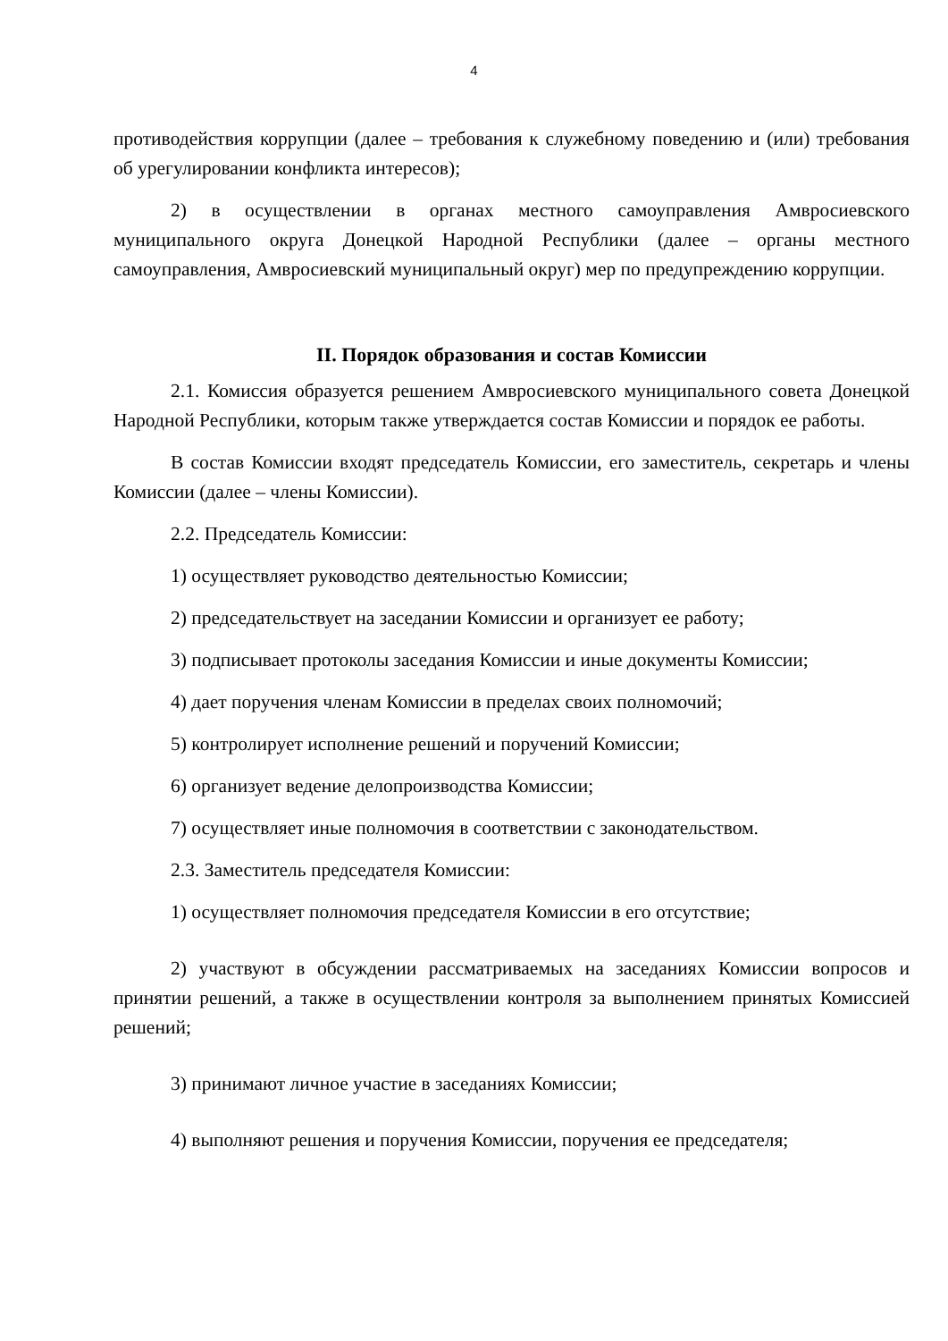4
противодействия коррупции (далее – требования к служебному поведению и (или) требования об урегулировании конфликта интересов);
2) в осуществлении в органах местного самоуправления Амвросиевского муниципального округа Донецкой Народной Республики (далее – органы местного самоуправления, Амвросиевский муниципальный округ) мер по предупреждению коррупции.
II. Порядок образования и состав Комиссии
2.1. Комиссия образуется решением Амвросиевского муниципального совета Донецкой Народной Республики, которым также утверждается состав Комиссии и порядок ее работы.
В состав Комиссии входят председатель Комиссии, его заместитель, секретарь и члены Комиссии (далее – члены Комиссии).
2.2. Председатель Комиссии:
1) осуществляет руководство деятельностью Комиссии;
2) председательствует на заседании Комиссии и организует ее работу;
3) подписывает протоколы заседания Комиссии и иные документы Комиссии;
4) дает поручения членам Комиссии в пределах своих полномочий;
5) контролирует исполнение решений и поручений Комиссии;
6) организует ведение делопроизводства Комиссии;
7) осуществляет иные полномочия в соответствии с законодательством.
2.3. Заместитель председателя Комиссии:
1) осуществляет полномочия председателя Комиссии в его отсутствие;
2) участвуют в обсуждении рассматриваемых на заседаниях Комиссии вопросов и принятии решений, а также в осуществлении контроля за выполнением принятых Комиссией решений;
3) принимают личное участие в заседаниях Комиссии;
4) выполняют решения и поручения Комиссии, поручения ее председателя;